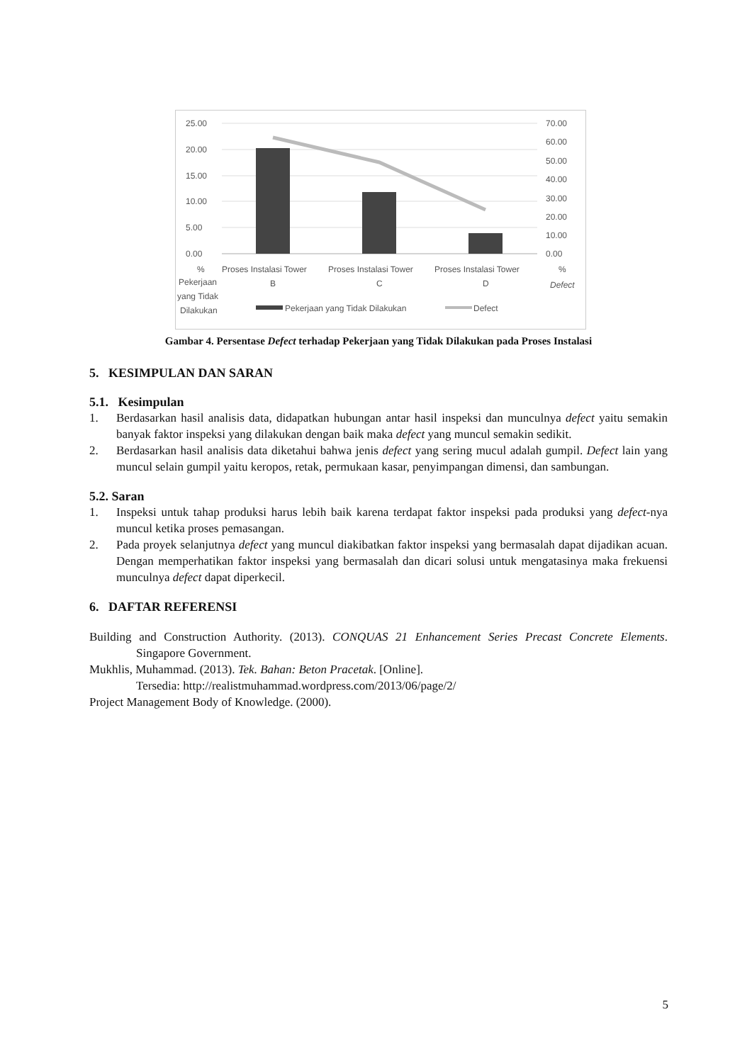25.00
20.00
15.00
10.00
5.00
0.00
70.00
60.00
50.00
40.00
30.00
20.00
10.00
0.00
%
Pekerjaan
yang Tidak
Dilakukan
Proses Instalasi Tower
B
Proses Instalasi Tower
C
Proses Instalasi Tower
D
%
Defect
Pekerjaan yang Tidak Dilakukan
Defect
Gambar 4. Persentase Defect terhadap Pekerjaan yang Tidak Dilakukan pada Proses Instalasi
5. KESIMPULAN DAN SARAN
5.1. Kesimpulan
1. Berdasarkan hasil analisis data, didapatkan hubungan antar hasil inspeksi dan munculnya defect yaitu semakin banyak faktor inspeksi yang dilakukan dengan baik maka defect yang muncul semakin sedikit.
2. Berdasarkan hasil analisis data diketahui bahwa jenis defect yang sering mucul adalah gumpil. Defect lain yang muncul selain gumpil yaitu keropos, retak, permukaan kasar, penyimpangan dimensi, dan sambungan.
5.2. Saran
1. Inspeksi untuk tahap produksi harus lebih baik karena terdapat faktor inspeksi pada produksi yang defect-nya muncul ketika proses pemasangan.
2. Pada proyek selanjutnya defect yang muncul diakibatkan faktor inspeksi yang bermasalah dapat dijadikan acuan. Dengan memperhatikan faktor inspeksi yang bermasalah dan dicari solusi untuk mengatasinya maka frekuensi munculnya defect dapat diperkecil.
6. DAFTAR REFERENSI
Building and Construction Authority. (2013). CONQUAS 21 Enhancement Series Precast Concrete Elements. Singapore Government.
Mukhlis, Muhammad. (2013). Tek. Bahan: Beton Pracetak. [Online].
Tersedia: http://realistmuhammad.wordpress.com/2013/06/page/2/
Project Management Body of Knowledge. (2000).
5